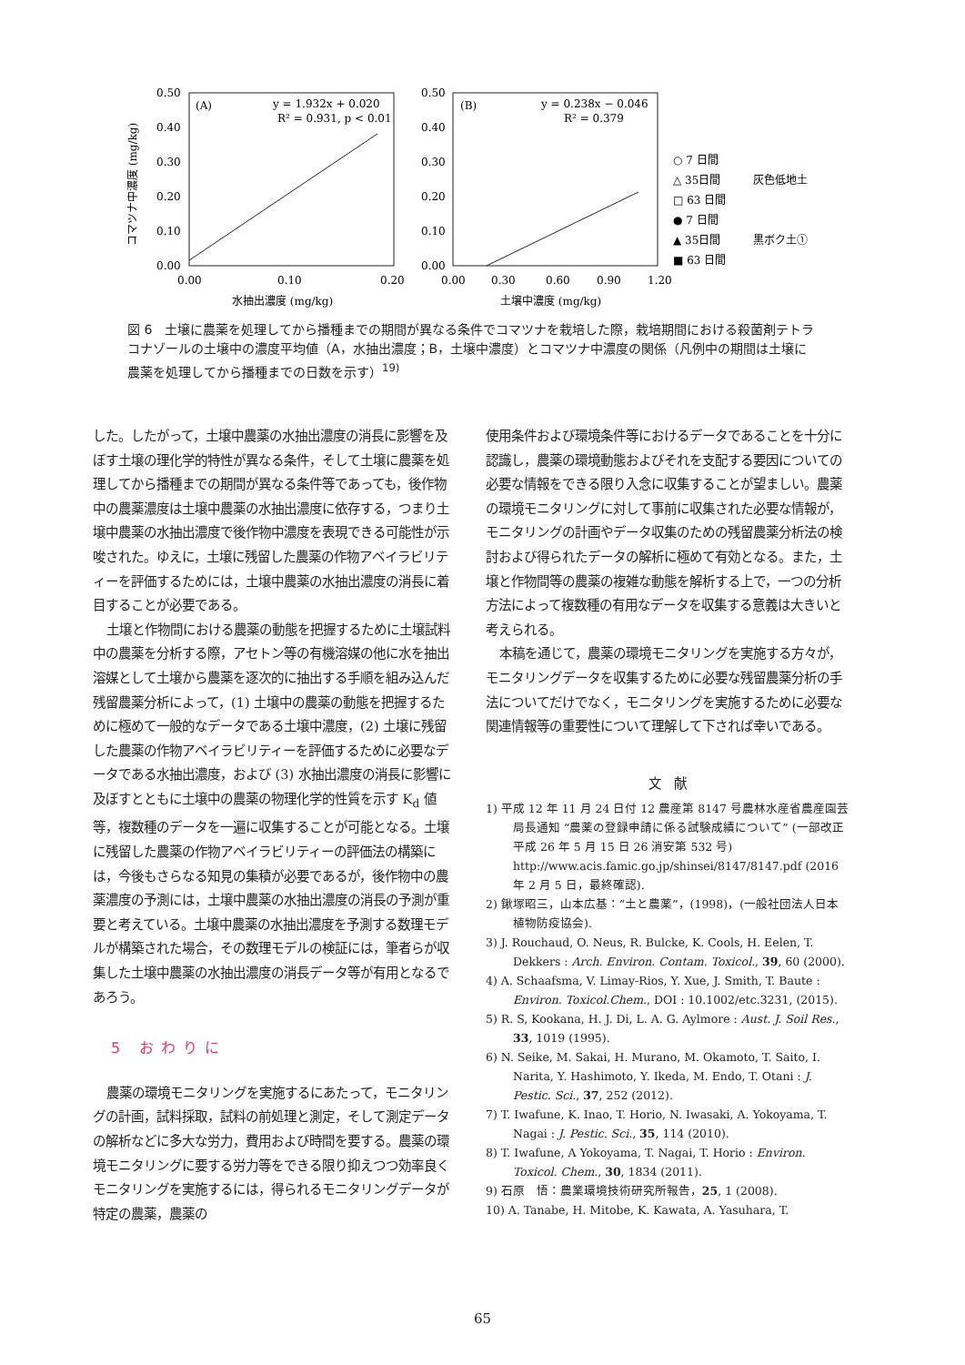0.50
0.40
0.30
0.20
0.10
0.00
0.00
0.10
0.20
(A)
y = 1.932x + 0.020
R² = 0.931, p < 0.01
水抽出濃度 (mg/kg)
コマツナ中濃度 (mg/kg)
0.50
0.40
0.30
0.20
0.10
0.00
0.00
0.30
0.60
0.90
1.20
(B)
y = 0.238x − 0.046
R² = 0.379
土壌中濃度 (mg/kg)
○ 7 日間
△ 35日間
□ 63 日間
● 7 日間
▲ 35日間
■ 63 日間
灰色低地土
黒ボク土①
図 6　土壌に農薬を処理してから播種までの期間が異なる条件でコマツナを栽培した際，栽培期間における殺菌剤テトラコナゾールの土壌中の濃度平均値（A，水抽出濃度；B，土壌中濃度）とコマツナ中濃度の関係（凡例中の期間は土壌に農薬を処理してから播種までの日数を示す）<sup>19)</sup>
した。したがって，土壌中農薬の水抽出濃度の消長に影響を及ぼす土壌の理化学的特性が異なる条件，そして土壌に農薬を処理してから播種までの期間が異なる条件等であっても，後作物中の農薬濃度は土壌中農薬の水抽出濃度に依存する，つまり土壌中農薬の水抽出濃度で後作物中濃度を表現できる可能性が示唆された。ゆえに，土壌に残留した農薬の作物アベイラビリティーを評価するためには，土壌中農薬の水抽出濃度の消長に着目することが必要である。
土壌と作物間における農薬の動態を把握するために土壌試料中の農薬を分析する際，アセトン等の有機溶媒の他に水を抽出溶媒として土壌から農薬を逐次的に抽出する手順を組み込んだ残留農薬分析によって，(1) 土壌中の農薬の動態を把握するために極めて一般的なデータである土壌中濃度，(2) 土壌に残留した農薬の作物アベイラビリティーを評価するために必要なデータである水抽出濃度，および (3) 水抽出濃度の消長に影響に及ぼすとともに土壌中の農薬の物理化学的性質を示す K<sub>d</sub> 値等，複数種のデータを一遍に収集することが可能となる。土壌に残留した農薬の作物アベイラビリティーの評価法の構築には，今後もさらなる知見の集積が必要であるが，後作物中の農薬濃度の予測には，土壌中農薬の水抽出濃度の消長の予測が重要と考えている。土壌中農薬の水抽出濃度を予測する数理モデルが構築された場合，その数理モデルの検証には，筆者らが収集した土壌中農薬の水抽出濃度の消長データ等が有用となるであろう。
5 おわりに
農薬の環境モニタリングを実施するにあたって，モニタリングの計画，試料採取，試料の前処理と測定，そして測定データの解析などに多大な労力，費用および時間を要する。農薬の環境モニタリングに要する労力等をできる限り抑えつつ効率良くモニタリングを実施するには，得られるモニタリングデータが特定の農薬，農薬の
使用条件および環境条件等におけるデータであることを十分に認識し，農薬の環境動態およびそれを支配する要因についての必要な情報をできる限り入念に収集することが望ましい。農薬の環境モニタリングに対して事前に収集された必要な情報が，モニタリングの計画やデータ収集のための残留農薬分析法の検討および得られたデータの解析に極めて有効となる。また，土壌と作物間等の農薬の複雑な動態を解析する上で，一つの分析方法によって複数種の有用なデータを収集する意義は大きいと考えられる。
本稿を通じて，農薬の環境モニタリングを実施する方々が，モニタリングデータを収集するために必要な残留農薬分析の手法についてだけでなく，モニタリングを実施するために必要な関連情報等の重要性について理解して下されば幸いである。
文　献
1) 平成 12 年 11 月 24 日付 12 農産第 8147 号農林水産省農産園芸局長通知 “農薬の登録申請に係る試験成績について” (一部改正平成 26 年 5 月 15 日 26 消安第 532 号) http://www.acis.famic.go.jp/shinsei/8147/8147.pdf (2016 年 2 月 5 日，最終確認).
2) 鍬塚昭三，山本広基：“土と農薬”，(1998)，(一般社団法人日本植物防疫協会).
3) J. Rouchaud, O. Neus, R. Bulcke, K. Cools, H. Eelen, T. Dekkers : Arch. Environ. Contam. Toxicol., 39, 60 (2000).
4) A. Schaafsma, V. Limay-Rios, Y. Xue, J. Smith, T. Baute : Environ. Toxicol.Chem., DOI : 10.1002/etc.3231, (2015).
5) R. S, Kookana, H. J. Di, L. A. G. Aylmore : Aust. J. Soil Res., 33, 1019 (1995).
6) N. Seike, M. Sakai, H. Murano, M. Okamoto, T. Saito, I. Narita, Y. Hashimoto, Y. Ikeda, M. Endo, T. Otani : J. Pestic. Sci., 37, 252 (2012).
7) T. Iwafune, K. Inao, T. Horio, N. Iwasaki, A. Yokoyama, T. Nagai : J. Pestic. Sci., 35, 114 (2010).
8) T. Iwafune, A Yokoyama, T. Nagai, T. Horio : Environ. Toxicol. Chem., 30, 1834 (2011).
9) 石原　悟：農業環境技術研究所報告，25, 1 (2008).
10) A. Tanabe, H. Mitobe, K. Kawata, A. Yasuhara, T.
65